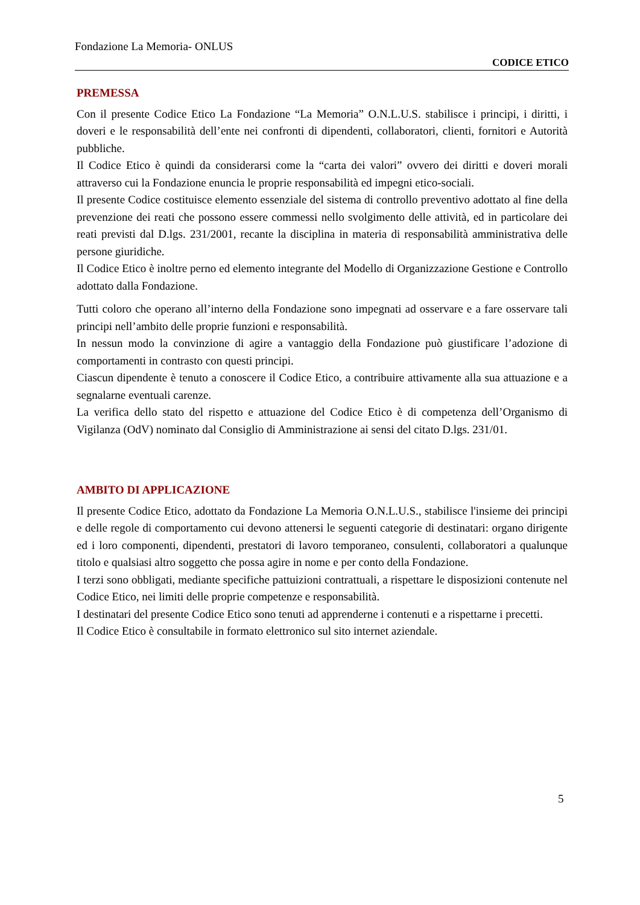Fondazione La Memoria- ONLUS
CODICE ETICO
PREMESSA
Con il presente Codice Etico La Fondazione “La Memoria” O.N.L.U.S. stabilisce i principi, i diritti, i doveri e le responsabilità dell’ente nei confronti di dipendenti, collaboratori, clienti, fornitori e Autorità pubbliche.
Il Codice Etico è quindi da considerarsi come la “carta dei valori” ovvero dei diritti e doveri morali attraverso cui la Fondazione enuncia le proprie responsabilità ed impegni etico-sociali.
Il presente Codice costituisce elemento essenziale del sistema di controllo preventivo adottato al fine della prevenzione dei reati che possono essere commessi nello svolgimento delle attività, ed in particolare dei reati previsti dal D.lgs. 231/2001, recante la disciplina in materia di responsabilità amministrativa delle persone giuridiche.
Il Codice Etico è inoltre perno ed elemento integrante del Modello di Organizzazione Gestione e Controllo adottato dalla Fondazione.
Tutti coloro che operano all’interno della Fondazione sono impegnati ad osservare e a fare osservare tali principi nell’ambito delle proprie funzioni e responsabilità.
In nessun modo la convinzione di agire a vantaggio della Fondazione può giustificare l’adozione di comportamenti in contrasto con questi principi.
Ciascun dipendente è tenuto a conoscere il Codice Etico, a contribuire attivamente alla sua attuazione e a segnalarne eventuali carenze.
La verifica dello stato del rispetto e attuazione del Codice Etico è di competenza dell’Organismo di Vigilanza (OdV) nominato dal Consiglio di Amministrazione ai sensi del citato D.lgs. 231/01.
AMBITO DI APPLICAZIONE
Il presente Codice Etico, adottato da Fondazione La Memoria O.N.L.U.S., stabilisce l'insieme dei principi e delle regole di comportamento cui devono attenersi le seguenti categorie di destinatari: organo dirigente ed i loro componenti, dipendenti, prestatori di lavoro temporaneo, consulenti, collaboratori a qualunque titolo e qualsiasi altro soggetto che possa agire in nome e per conto della Fondazione.
I terzi sono obbligati, mediante specifiche pattuizioni contrattuali, a rispettare le disposizioni contenute nel Codice Etico, nei limiti delle proprie competenze e responsabilità.
I destinatari del presente Codice Etico sono tenuti ad apprenderne i contenuti e a rispettarne i precetti.
Il Codice Etico è consultabile in formato elettronico sul sito internet aziendale.
5